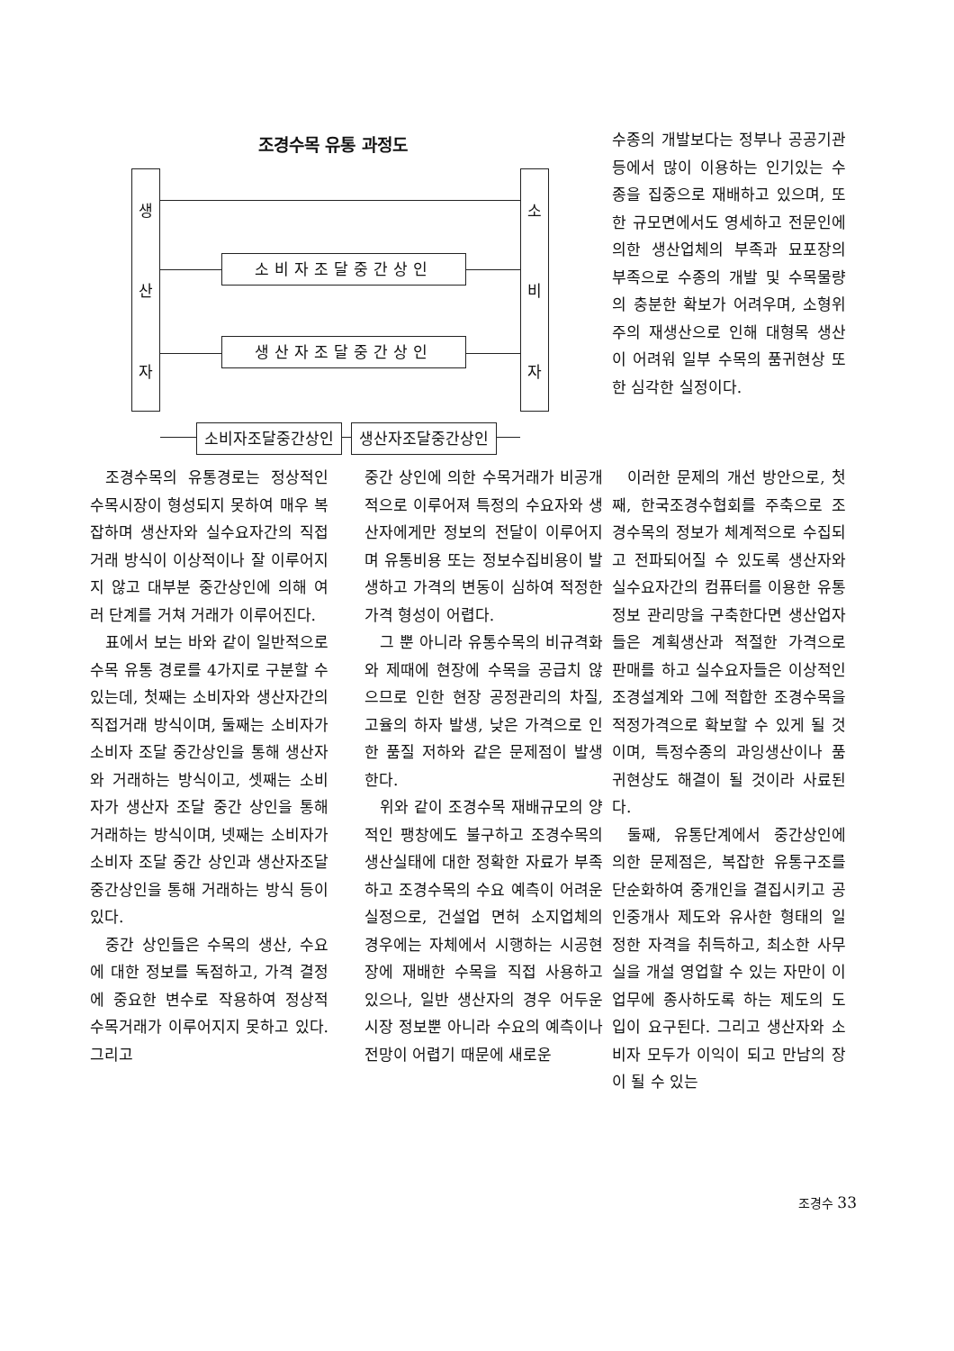조경수목 유통 과정도
생
산
자
소
비
자
소비자조달중간상인
생산자조달중간상인
소비자조달중간상인 생산자조달중간상인
수종의 개발보다는 정부나 공공기관 등에서 많이 이용하는 인기있는 수종을 집중으로 재배하고 있으며, 또한 규모면에서도 영세하고 전문인에 의한 생산업체의 부족과 묘포장의 부족으로 수종의 개발 및 수목물량의 충분한 확보가 어려우며, 소형위주의 재생산으로 인해 대형목 생산이 어려워 일부 수목의 품귀현상 또한 심각한 실정이다.
조경수목의 유통경로는 정상적인 수목시장이 형성되지 못하여 매우 복잡하며 생산자와 실수요자간의 직접 거래 방식이 이상적이나 잘 이루어지지 않고 대부분 중간상인에 의해 여러 단계를 거쳐 거래가 이루어진다.
표에서 보는 바와 같이 일반적으로 수목 유통 경로를 4가지로 구분할 수 있는데, 첫째는 소비자와 생산자간의 직접거래 방식이며, 둘째는 소비자가 소비자 조달 중간상인을 통해 생산자와 거래하는 방식이고, 셋째는 소비자가 생산자 조달 중간 상인을 통해 거래하는 방식이며, 넷째는 소비자가 소비자 조달 중간 상인과 생산자조달 중간상인을 통해 거래하는 방식 등이 있다.
중간 상인들은 수목의 생산, 수요에 대한 정보를 독점하고, 가격 결정에 중요한 변수로 작용하여 정상적 수목거래가 이루어지지 못하고 있다. 그리고
중간 상인에 의한 수목거래가 비공개적으로 이루어져 특정의 수요자와 생산자에게만 정보의 전달이 이루어지며 유통비용 또는 정보수집비용이 발생하고 가격의 변동이 심하여 적정한 가격 형성이 어렵다.
그 뿐 아니라 유통수목의 비규격화와 제때에 현장에 수목을 공급치 않으므로 인한 현장 공정관리의 차질, 고율의 하자 발생, 낮은 가격으로 인한 품질 저하와 같은 문제점이 발생한다.
위와 같이 조경수목 재배규모의 양적인 팽창에도 불구하고 조경수목의 생산실태에 대한 정확한 자료가 부족하고 조경수목의 수요 예측이 어려운 실정으로, 건설업 면허 소지업체의 경우에는 자체에서 시행하는 시공현장에 재배한 수목을 직접 사용하고 있으나, 일반 생산자의 경우 어두운 시장 정보뿐 아니라 수요의 예측이나 전망이 어렵기 때문에 새로운
이러한 문제의 개선 방안으로, 첫째, 한국조경수협회를 주축으로 조경수목의 정보가 체계적으로 수집되고 전파되어질 수 있도록 생산자와 실수요자간의 컴퓨터를 이용한 유통정보 관리망을 구축한다면 생산업자들은 계획생산과 적절한 가격으로 판매를 하고 실수요자들은 이상적인 조경설계와 그에 적합한 조경수목을 적정가격으로 확보할 수 있게 될 것이며, 특정수종의 과잉생산이나 품귀현상도 해결이 될 것이라 사료된다.
둘째, 유통단계에서 중간상인에 의한 문제점은, 복잡한 유통구조를 단순화하여 중개인을 결집시키고 공인중개사 제도와 유사한 형태의 일정한 자격을 취득하고, 최소한 사무실을 개설 영업할 수 있는 자만이 이 업무에 종사하도록 하는 제도의 도입이 요구된다. 그리고 생산자와 소비자 모두가 이익이 되고 만남의 장이 될 수 있는
조경수 33